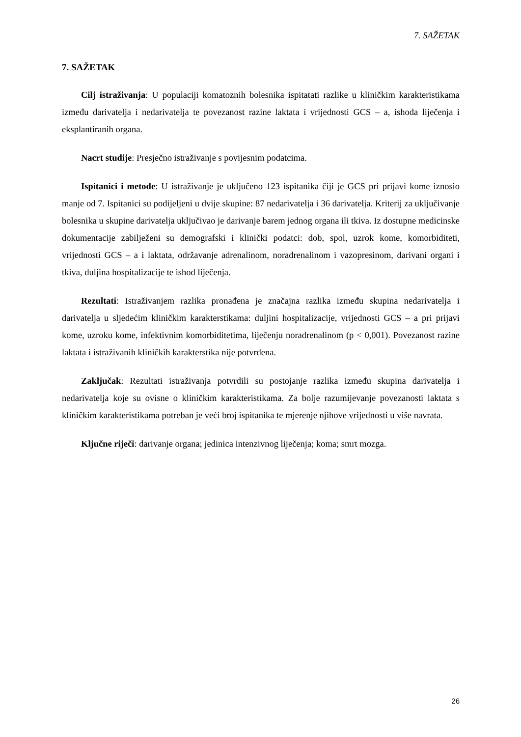7. SAŽETAK
7. SAŽETAK
Cilj istraživanja: U populaciji komatoznih bolesnika ispitatati razlike u kliničkim karakteristikama između darivatelja i nedarivatelja te povezanost razine laktata i vrijednosti GCS – a, ishoda liječenja i eksplantiranih organa.
Nacrt studije: Presječno istraživanje s povijesnim podatcima.
Ispitanici i metode: U istraživanje je uključeno 123 ispitanika čiji je GCS pri prijavi kome iznosio manje od 7. Ispitanici su podijeljeni u dvije skupine: 87 nedarivatelja i 36 darivatelja. Kriterij za uključivanje bolesnika u skupine darivatelja uključivao je darivanje barem jednog organa ili tkiva. Iz dostupne medicinske dokumentacije zabilježeni su demografski i klinički podatci: dob, spol, uzrok kome, komorbiditeti, vrijednosti GCS – a i laktata, održavanje adrenalinom, noradrenalinom i vazopresinom, darivani organi i tkiva, duljina hospitalizacije te ishod liječenja.
Rezultati: Istraživanjem razlika pronađena je značajna razlika između skupina nedarivatelja i darivatelja u sljedećim kliničkim karakterstikama: duljini hospitalizacije, vrijednosti GCS – a pri prijavi kome, uzroku kome, infektivnim komorbiditetima, liječenju noradrenalinom (p < 0,001). Povezanost razine laktata i istraživanih kliničkih karakterstika nije potvrđena.
Zaključak: Rezultati istraživanja potvrdili su postojanje razlika između skupina darivatelja i nedarivatelja koje su ovisne o kliničkim karakteristikama. Za bolje razumijevanje povezanosti laktata s kliničkim karakteristikama potreban je veći broj ispitanika te mjerenje njihove vrijednosti u više navrata.
Ključne riječi: darivanje organa; jedinica intenzivnog liječenja; koma; smrt mozga.
26